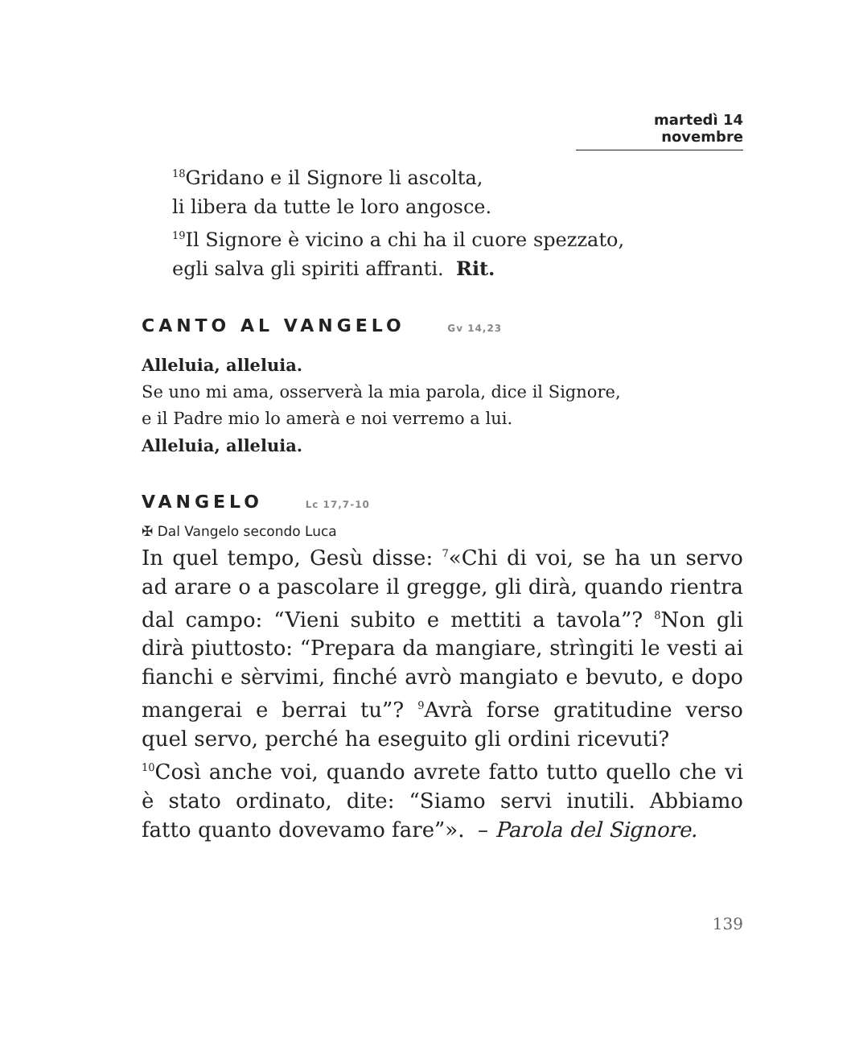martedì 14 novembre
<sup>18</sup> Gridano e il Signore li ascolta,
li libera da tutte le loro angosce.
<sup>19</sup> Il Signore è vicino a chi ha il cuore spezzato,
egli salva gli spiriti affranti. Rit.
CANTO AL VANGELO Gv 14,23
Alleluia, alleluia.
Se uno mi ama, osserverà la mia parola, dice il Signore,
e il Padre mio lo amerà e noi verremo a lui.
Alleluia, alleluia.
VANGELO Lc 17,7-10
✠ Dal Vangelo secondo Luca
In quel tempo, Gesù disse: <sup>7</sup>«Chi di voi, se ha un servo ad arare o a pascolare il gregge, gli dirà, quando rientra dal campo: “Vieni subito e mettiti a tavola”? <sup>8</sup>Non gli dirà piuttosto: “Prepara da mangiare, strìngiti le vesti ai fianchi e sèrvimi, finché avrò mangiato e bevuto, e dopo mangerai e berrai tu”? <sup>9</sup>Avrà forse gratitudine verso quel servo, perché ha eseguito gli ordini ricevuti?
<sup>10</sup> Così anche voi, quando avrete fatto tutto quello che vi è stato ordinato, dite: “Siamo servi inutili. Abbiamo fatto quanto dovevamo fare”». – Parola del Signore.
139